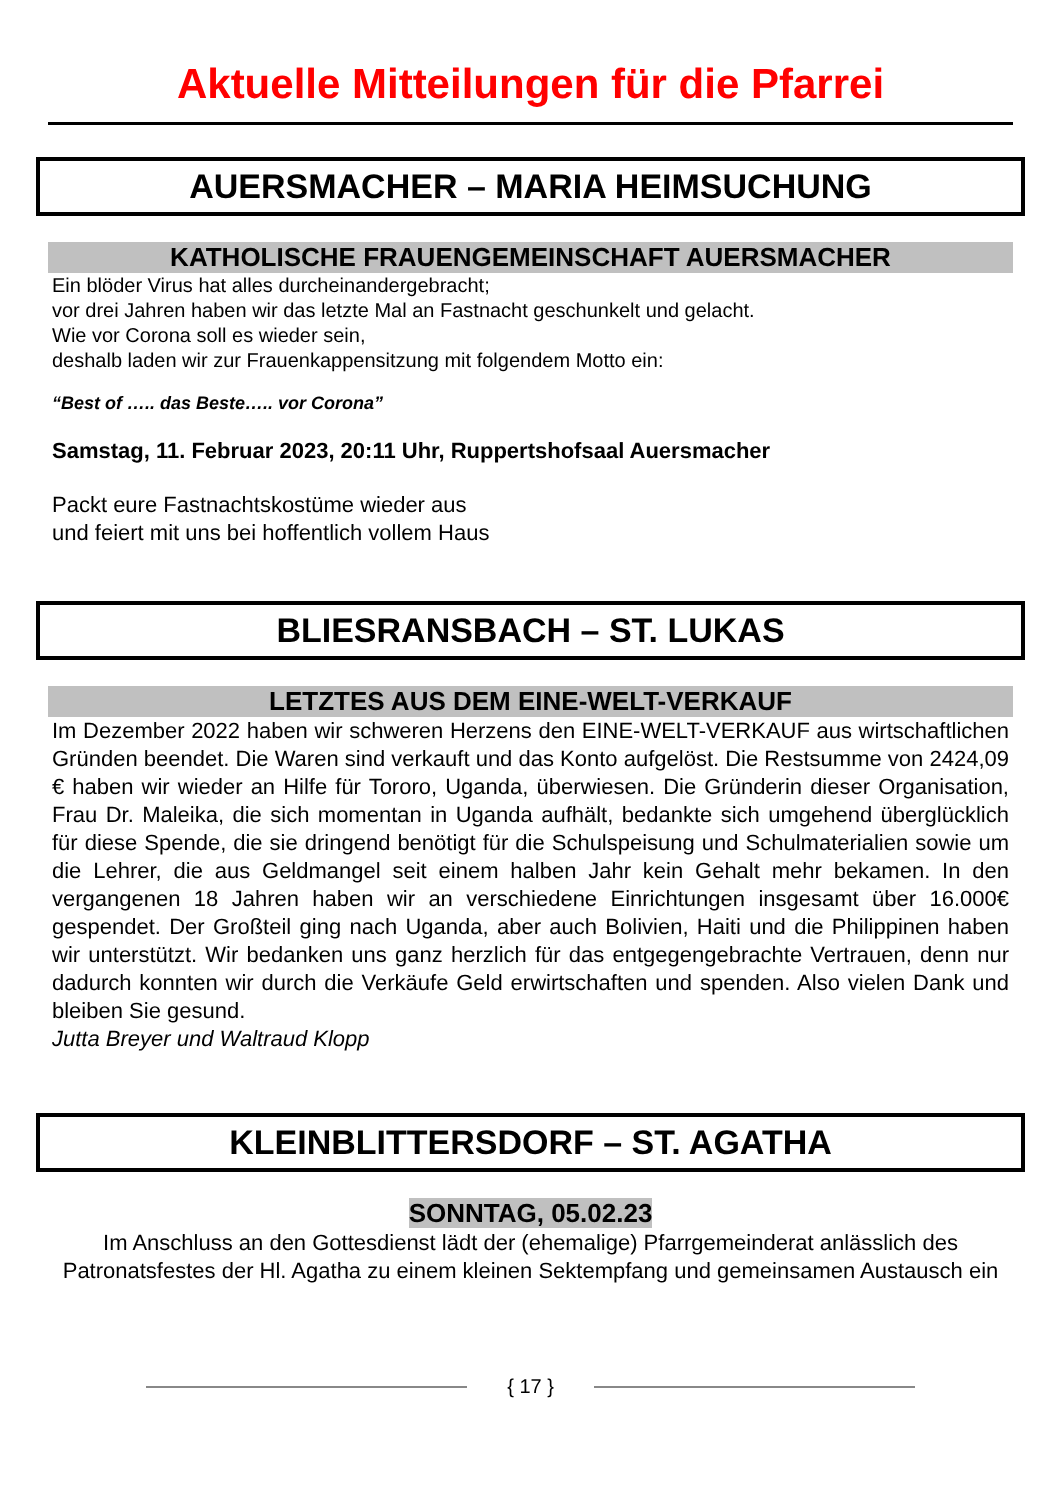Aktuelle Mitteilungen für die Pfarrei
AUERSMACHER – MARIA HEIMSUCHUNG
KATHOLISCHE FRAUENGEMEINSCHAFT AUERSMACHER
Ein blöder Virus hat alles durcheinandergebracht;
vor drei Jahren haben wir das letzte Mal an Fastnacht geschunkelt und gelacht.
Wie vor Corona soll es wieder sein,
deshalb laden wir zur Frauenkappensitzung mit folgendem Motto ein:
“Best of ….. das Beste….. vor Corona”
Samstag, 11. Februar 2023, 20:11 Uhr, Ruppertshofsaal Auersmacher
Packt eure Fastnachtskostüme wieder aus
und feiert mit uns bei hoffentlich vollem Haus
BLIESRANSBACH – ST. LUKAS
LETZTES AUS DEM EINE-WELT-VERKAUF
Im Dezember 2022 haben wir schweren Herzens den EINE-WELT-VERKAUF aus wirtschaftlichen Gründen beendet. Die Waren sind verkauft und das Konto aufgelöst. Die Restsumme von 2424,09 € haben wir wieder an Hilfe für Tororo, Uganda, überwiesen. Die Gründerin dieser Organisation, Frau Dr. Maleika, die sich momentan in Uganda aufhält, bedankte sich umgehend überglücklich für diese Spende, die sie dringend benötigt für die Schulspeisung und Schulmaterialien sowie um die Lehrer, die aus Geldmangel seit einem halben Jahr kein Gehalt mehr bekamen. In den vergangenen 18 Jahren haben wir an verschiedene Einrichtungen insgesamt über 16.000€ gespendet. Der Großteil ging nach Uganda, aber auch Bolivien, Haiti und die Philippinen haben wir unterstützt. Wir bedanken uns ganz herzlich für das entgegengebrachte Vertrauen, denn nur dadurch konnten wir durch die Verkäufe Geld erwirtschaften und spenden. Also vielen Dank und bleiben Sie gesund.
Jutta Breyer und Waltraud Klopp
KLEINBLITTERSDORF – ST. AGATHA
SONNTAG, 05.02.23
Im Anschluss an den Gottesdienst lädt der (ehemalige) Pfarrgemeinderat anlässlich des Patronatsfestes der Hl. Agatha zu einem kleinen Sektempfang und gemeinsamen Austausch ein
{ 17 }